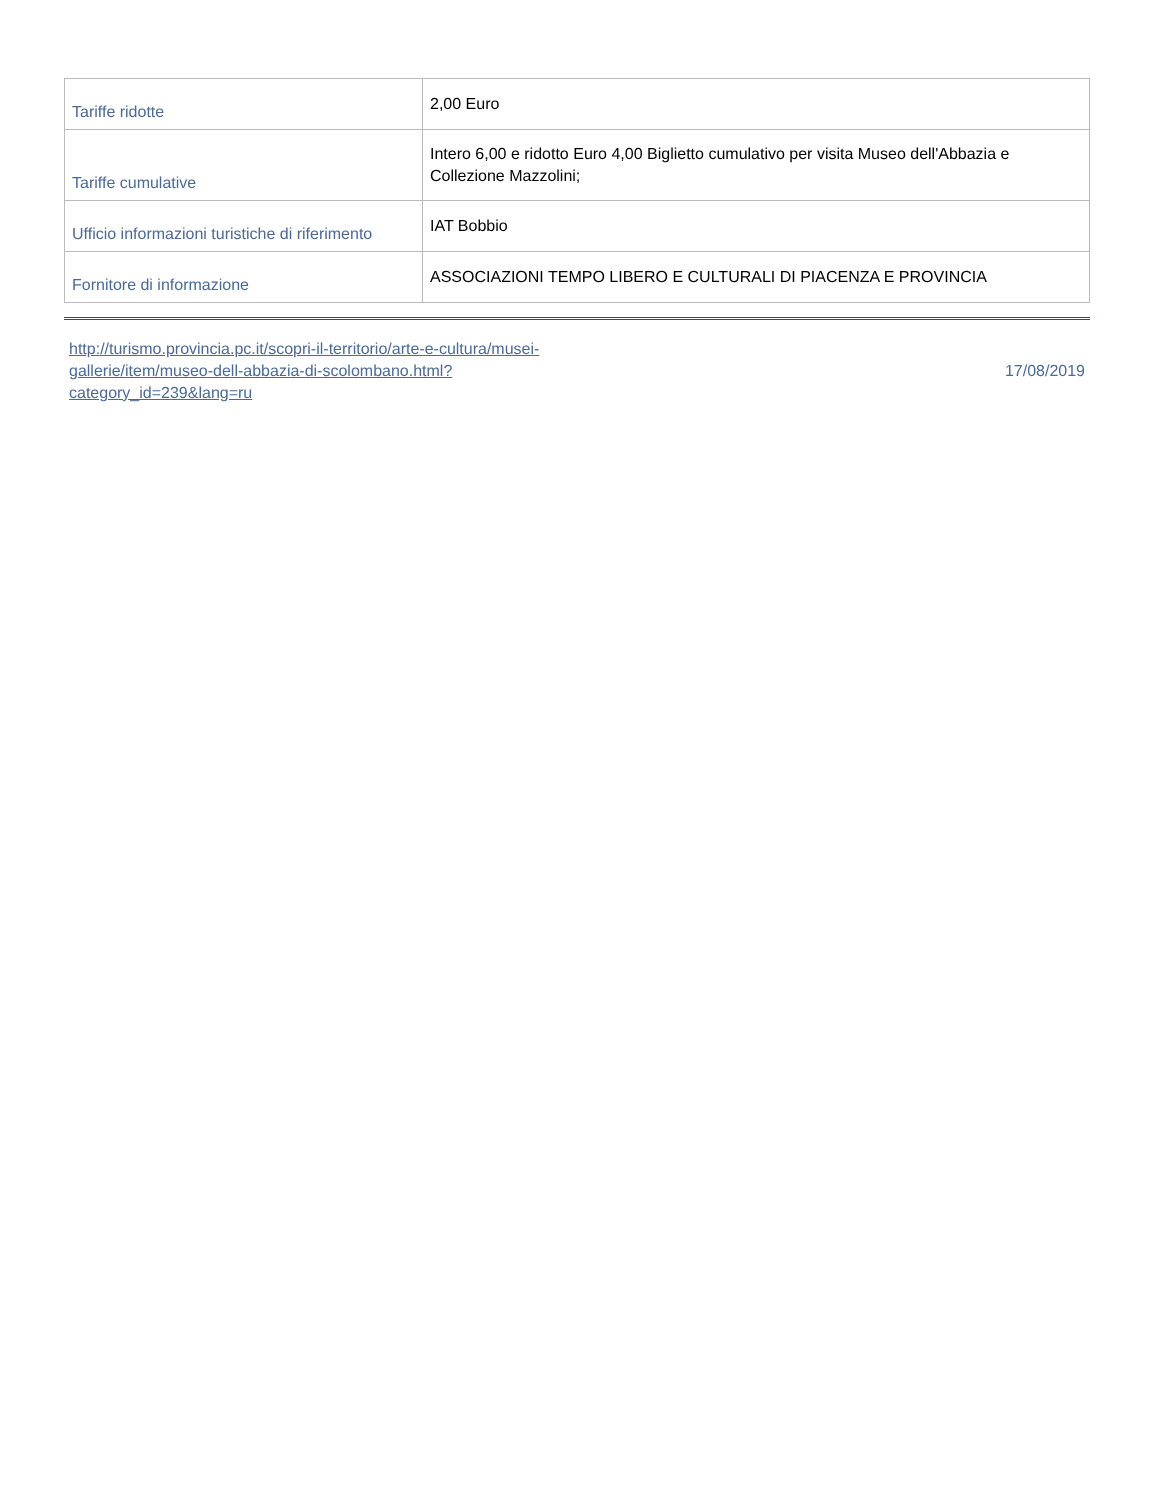| Tariffe ridotte | 2,00 Euro |
| Tariffe cumulative | Intero 6,00 e ridotto Euro 4,00 Biglietto cumulativo per visita Museo dell'Abbazia e Collezione Mazzolini; |
| Ufficio informazioni turistiche di riferimento | IAT Bobbio |
| Fornitore di informazione | ASSOCIAZIONI TEMPO LIBERO E CULTURALI DI PIACENZA E PROVINCIA |
http://turismo.provincia.pc.it/scopri-il-territorio/arte-e-cultura/musei-gallerie/item/museo-dell-abbazia-di-scolombano.html?category_id=239&lang=ru 17/08/2019